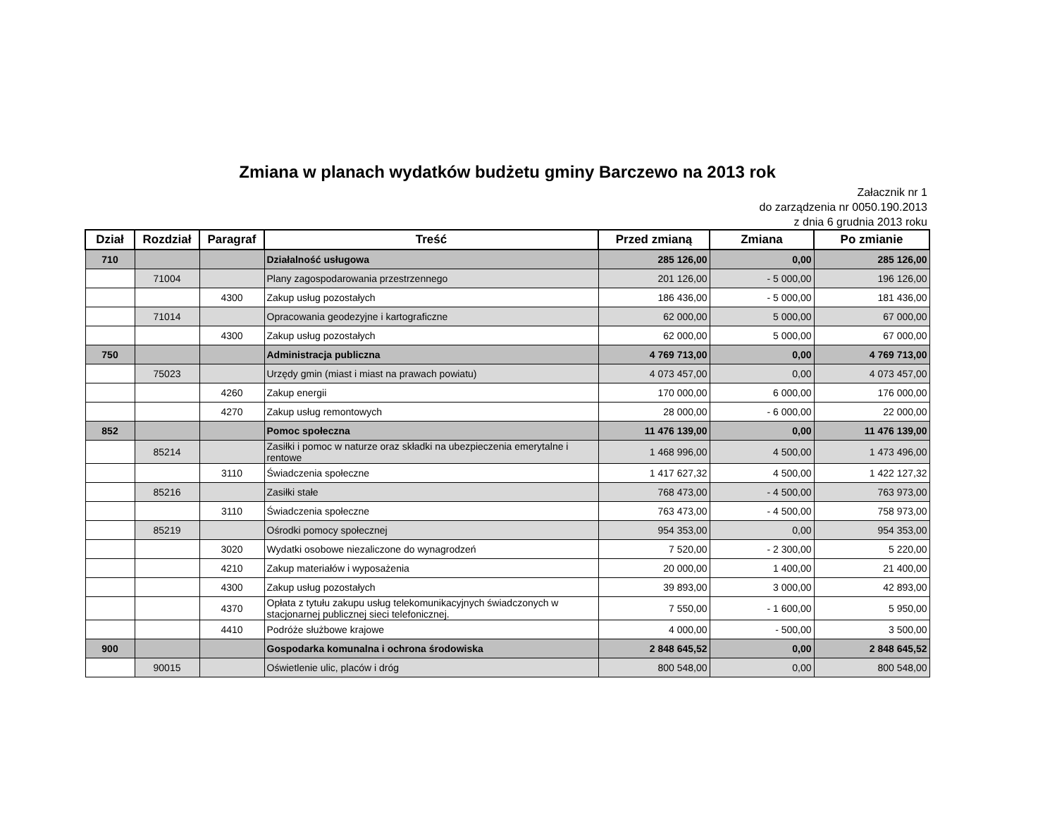Zmiana w planach wydatków budżetu gminy Barczewo na 2013 rok
Załacznik nr 1
do zarządzenia nr 0050.190.2013
z dnia 6 grudnia 2013 roku
| Dział | Rozdział | Paragraf | Treść | Przed zmianą | Zmiana | Po zmianie |
| --- | --- | --- | --- | --- | --- | --- |
| 710 | | | Działalność usługowa | 285 126,00 | 0,00 | 285 126,00 |
| | 71004 | | Plany zagospodarowania przestrzennego | 201 126,00 | - 5 000,00 | 196 126,00 |
| | | 4300 | Zakup usług pozostałych | 186 436,00 | - 5 000,00 | 181 436,00 |
| | 71014 | | Opracowania geodezyjne i kartograficzne | 62 000,00 | 5 000,00 | 67 000,00 |
| | | 4300 | Zakup usług pozostałych | 62 000,00 | 5 000,00 | 67 000,00 |
| 750 | | | Administracja publiczna | 4 769 713,00 | 0,00 | 4 769 713,00 |
| | 75023 | | Urzędy gmin (miast i miast na prawach powiatu) | 4 073 457,00 | 0,00 | 4 073 457,00 |
| | | 4260 | Zakup energii | 170 000,00 | 6 000,00 | 176 000,00 |
| | | 4270 | Zakup usług remontowych | 28 000,00 | - 6 000,00 | 22 000,00 |
| 852 | | | Pomoc społeczna | 11 476 139,00 | 0,00 | 11 476 139,00 |
| | 85214 | | Zasiłki i pomoc w naturze oraz składki na ubezpieczenia emerytalne i rentowe | 1 468 996,00 | 4 500,00 | 1 473 496,00 |
| | | 3110 | Świadczenia społeczne | 1 417 627,32 | 4 500,00 | 1 422 127,32 |
| | 85216 | | Zasiłki stałe | 768 473,00 | - 4 500,00 | 763 973,00 |
| | | 3110 | Świadczenia społeczne | 763 473,00 | - 4 500,00 | 758 973,00 |
| | 85219 | | Ośrodki pomocy społecznej | 954 353,00 | 0,00 | 954 353,00 |
| | | 3020 | Wydatki osobowe niezaliczone do wynagrodzeń | 7 520,00 | - 2 300,00 | 5 220,00 |
| | | 4210 | Zakup materiałów i wyposażenia | 20 000,00 | 1 400,00 | 21 400,00 |
| | | 4300 | Zakup usług pozostałych | 39 893,00 | 3 000,00 | 42 893,00 |
| | | 4370 | Opłata z tytułu zakupu usług telekomunikacyjnych świadczonych w stacjonarnej publicznej sieci telefonicznej. | 7 550,00 | - 1 600,00 | 5 950,00 |
| | | 4410 | Podróże służbowe krajowe | 4 000,00 | - 500,00 | 3 500,00 |
| 900 | | | Gospodarka komunalna i ochrona środowiska | 2 848 645,52 | 0,00 | 2 848 645,52 |
| | 90015 | | Oświetlenie ulic, placów i dróg | 800 548,00 | 0,00 | 800 548,00 |